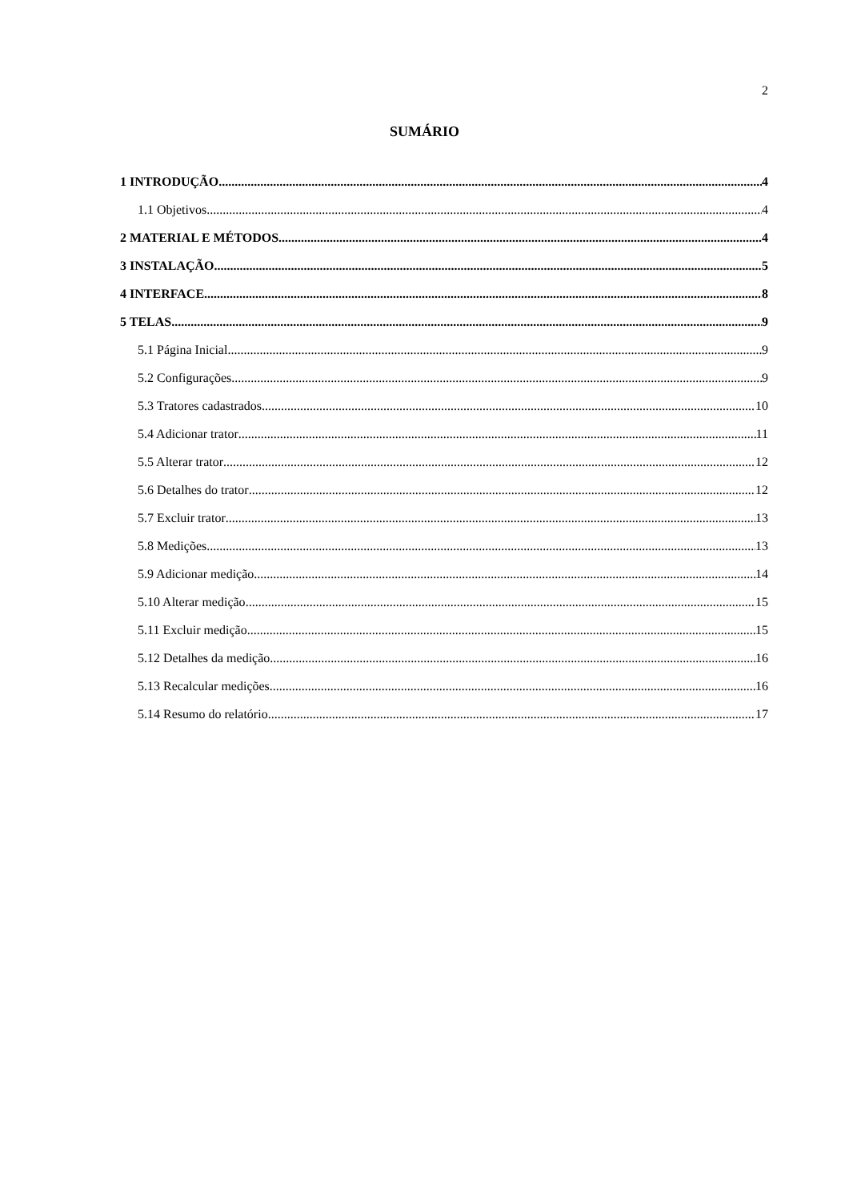2
SUMÁRIO
1 INTRODUÇÃO 4
1.1 Objetivos 4
2 MATERIAL E MÉTODOS 4
3 INSTALAÇÃO 5
4 INTERFACE 8
5 TELAS 9
5.1 Página Inicial 9
5.2 Configurações 9
5.3 Tratores cadastrados 10
5.4 Adicionar trator 11
5.5 Alterar trator 12
5.6 Detalhes do trator 12
5.7 Excluir trator 13
5.8 Medições 13
5.9 Adicionar medição 14
5.10 Alterar medição 15
5.11 Excluir medição 15
5.12 Detalhes da medição 16
5.13 Recalcular medições 16
5.14 Resumo do relatório 17